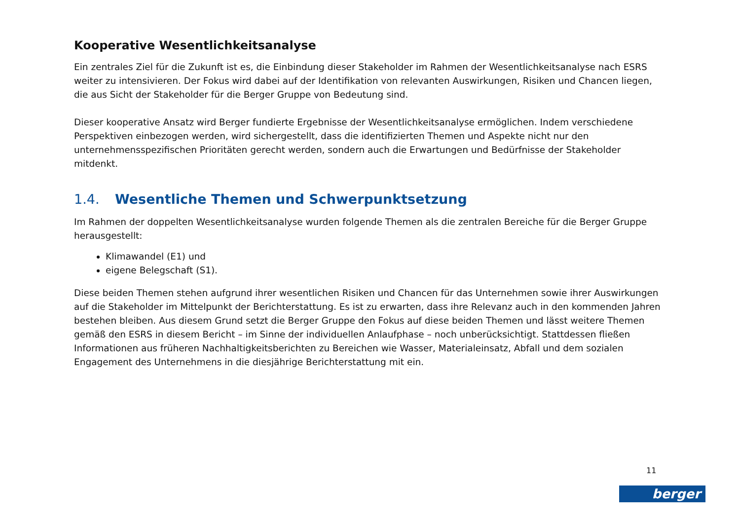Kooperative Wesentlichkeitsanalyse
Ein zentrales Ziel für die Zukunft ist es, die Einbindung dieser Stakeholder im Rahmen der Wesentlichkeitsanalyse nach ESRS weiter zu intensivieren. Der Fokus wird dabei auf der Identifikation von relevanten Auswirkungen, Risiken und Chancen liegen, die aus Sicht der Stakeholder für die Berger Gruppe von Bedeutung sind.
Dieser kooperative Ansatz wird Berger fundierte Ergebnisse der Wesentlichkeitsanalyse ermöglichen. Indem verschiedene Perspektiven einbezogen werden, wird sichergestellt, dass die identifizierten Themen und Aspekte nicht nur den unternehmensspezifischen Prioritäten gerecht werden, sondern auch die Erwartungen und Bedürfnisse der Stakeholder mitdenkt.
1.4. Wesentliche Themen und Schwerpunktsetzung
Im Rahmen der doppelten Wesentlichkeitsanalyse wurden folgende Themen als die zentralen Bereiche für die Berger Gruppe herausgestellt:
Klimawandel (E1) und
eigene Belegschaft (S1).
Diese beiden Themen stehen aufgrund ihrer wesentlichen Risiken und Chancen für das Unternehmen sowie ihrer Auswirkungen auf die Stakeholder im Mittelpunkt der Berichterstattung. Es ist zu erwarten, dass ihre Relevanz auch in den kommenden Jahren bestehen bleiben. Aus diesem Grund setzt die Berger Gruppe den Fokus auf diese beiden Themen und lässt weitere Themen gemäß den ESRS in diesem Bericht – im Sinne der individuellen Anlaufphase – noch unberücksichtigt. Stattdessen fließen Informationen aus früheren Nachhaltigkeitsberichten zu Bereichen wie Wasser, Materialeinsatz, Abfall und dem sozialen Engagement des Unternehmens in die diesjährige Berichterstattung mit ein.
11
berger